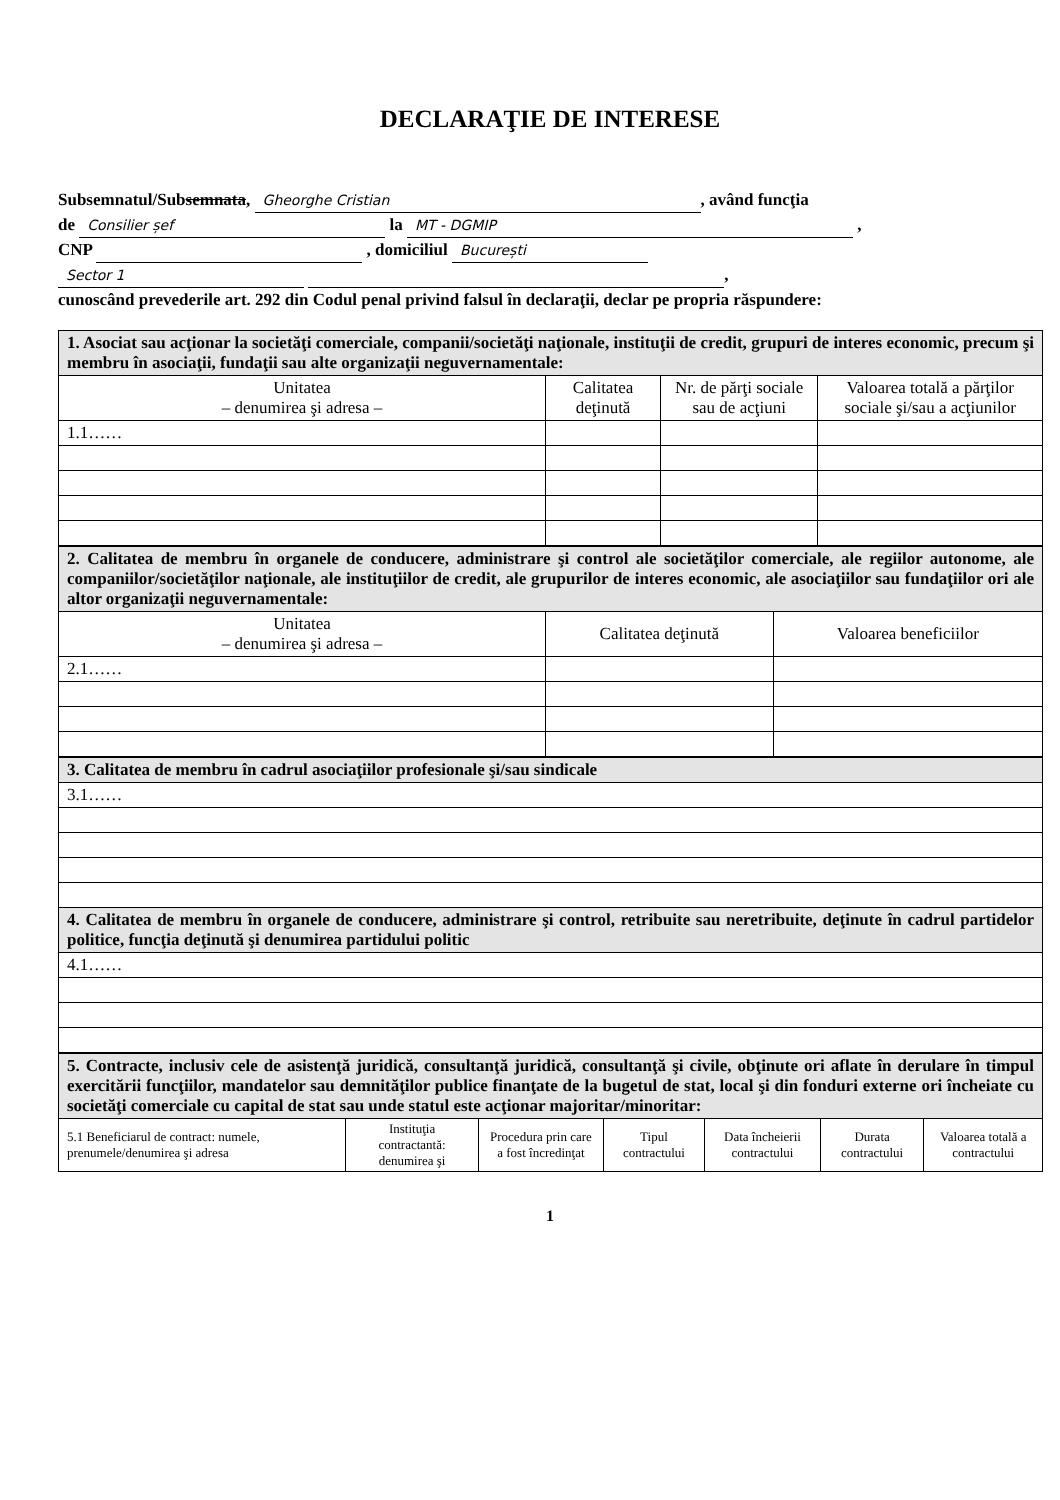DECLARAŢIE DE INTERESE
Subsemnatul/Subsemnata, Gheorghe Cristian, având funcţia
de Consilier șef la MT - DGMIP ,
CNP , domiciliul București
Sector 1 ,
cunoscând prevederile art. 292 din Codul penal privind falsul în declaraţii, declar pe propria răspundere:
| 1. Asociat sau acţionar la societăţi comerciale, companii/societăţi naţionale, instituţii de credit, grupuri de interes economic, precum şi membru în asociaţii, fundaţii sau alte organizaţii neguvernamentale: | | | |
| Unitatea – denumirea şi adresa – | Calitatea deţinută | Nr. de părţi sociale sau de acţiuni | Valoarea totală a părţilor sociale şi/sau a acţiunilor |
| 1.1…… | | | |
| 2. Calitatea de membru în organele de conducere, administrare şi control ale societăţilor comerciale, ale regiilor autonome, ale companiilor/societăţilor naţionale, ale instituţiilor de credit, ale grupurilor de interes economic, ale asociaţiilor sau fundaţiilor ori ale altor organizaţii neguvernamentale: | | |
| Unitatea – denumirea şi adresa – | Calitatea deţinută | Valoarea beneficiilor |
| 2.1…… | | |
| 3. Calitatea de membru în cadrul asociaţiilor profesionale şi/sau sindicale |
| 3.1…… |
| 4. Calitatea de membru în organele de conducere, administrare şi control, retribuite sau neretribuite, deţinute în cadrul partidelor politice, funcţia deţinută şi denumirea partidului politic |
| 4.1…… |
| 5. Contracte, inclusiv cele de asistenţă juridică, consultanţă juridică, consultanţă şi civile, obţinute ori aflate în derulare în timpul exercitării funcţiilor, mandatelor sau demnităţilor publice finanţate de la bugetul de stat, local şi din fonduri externe ori încheiate cu societăţi comerciale cu capital de stat sau unde statul este acţionar majoritar/minoritar: | | | | | | |
| 5.1 Beneficiarul de contract: numele, prenumele/denumirea şi adresa | Instituţia contractantă: denumirea şi | Procedura prin care a fost încredinţat | Tipul contractului | Data încheierii contractului | Durata contractului | Valoarea totală a contractului |
1